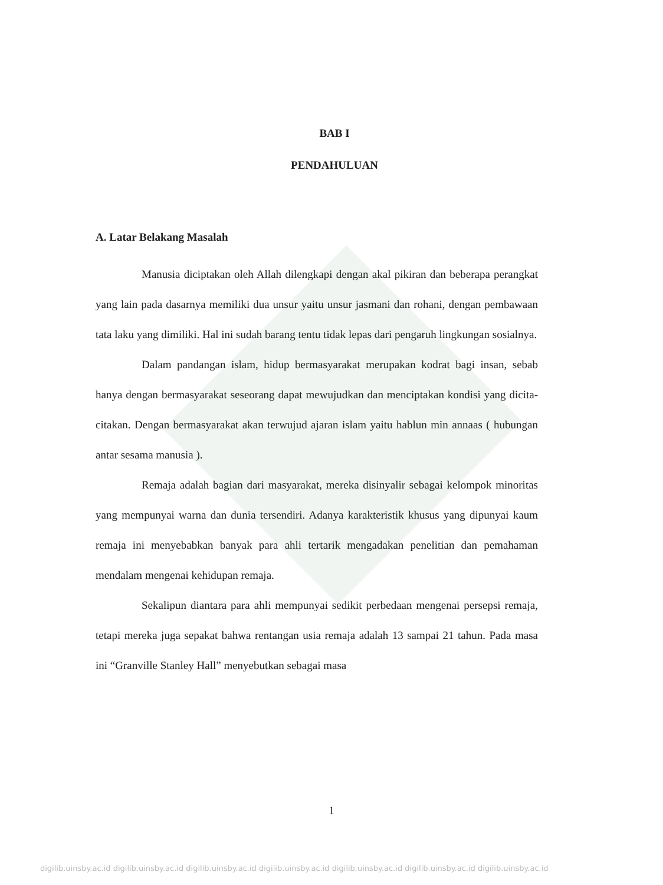BAB I
PENDAHULUAN
A. Latar Belakang Masalah
Manusia diciptakan oleh Allah dilengkapi dengan akal pikiran dan beberapa perangkat yang lain pada dasarnya memiliki dua unsur yaitu unsur jasmani dan rohani, dengan pembawaan tata laku yang dimiliki. Hal ini sudah barang tentu tidak lepas dari pengaruh lingkungan sosialnya.
Dalam pandangan islam, hidup bermasyarakat merupakan kodrat bagi insan, sebab hanya dengan bermasyarakat seseorang dapat mewujudkan dan menciptakan kondisi yang dicita-citakan. Dengan bermasyarakat akan terwujud ajaran islam yaitu hablun min annaas ( hubungan antar sesama manusia ).
Remaja adalah bagian dari masyarakat, mereka disinyalir sebagai kelompok minoritas yang mempunyai warna dan dunia tersendiri. Adanya karakteristik khusus yang dipunyai kaum remaja ini menyebabkan banyak para ahli tertarik mengadakan penelitian dan pemahaman mendalam mengenai kehidupan remaja.
Sekalipun diantara para ahli mempunyai sedikit perbedaan mengenai persepsi remaja, tetapi mereka juga sepakat bahwa rentangan usia remaja adalah 13 sampai 21 tahun. Pada masa ini “Granville Stanley Hall” menyebutkan sebagai masa
1
digilib.uinsby.ac.id digilib.uinsby.ac.id digilib.uinsby.ac.id digilib.uinsby.ac.id digilib.uinsby.ac.id digilib.uinsby.ac.id digilib.uinsby.ac.id